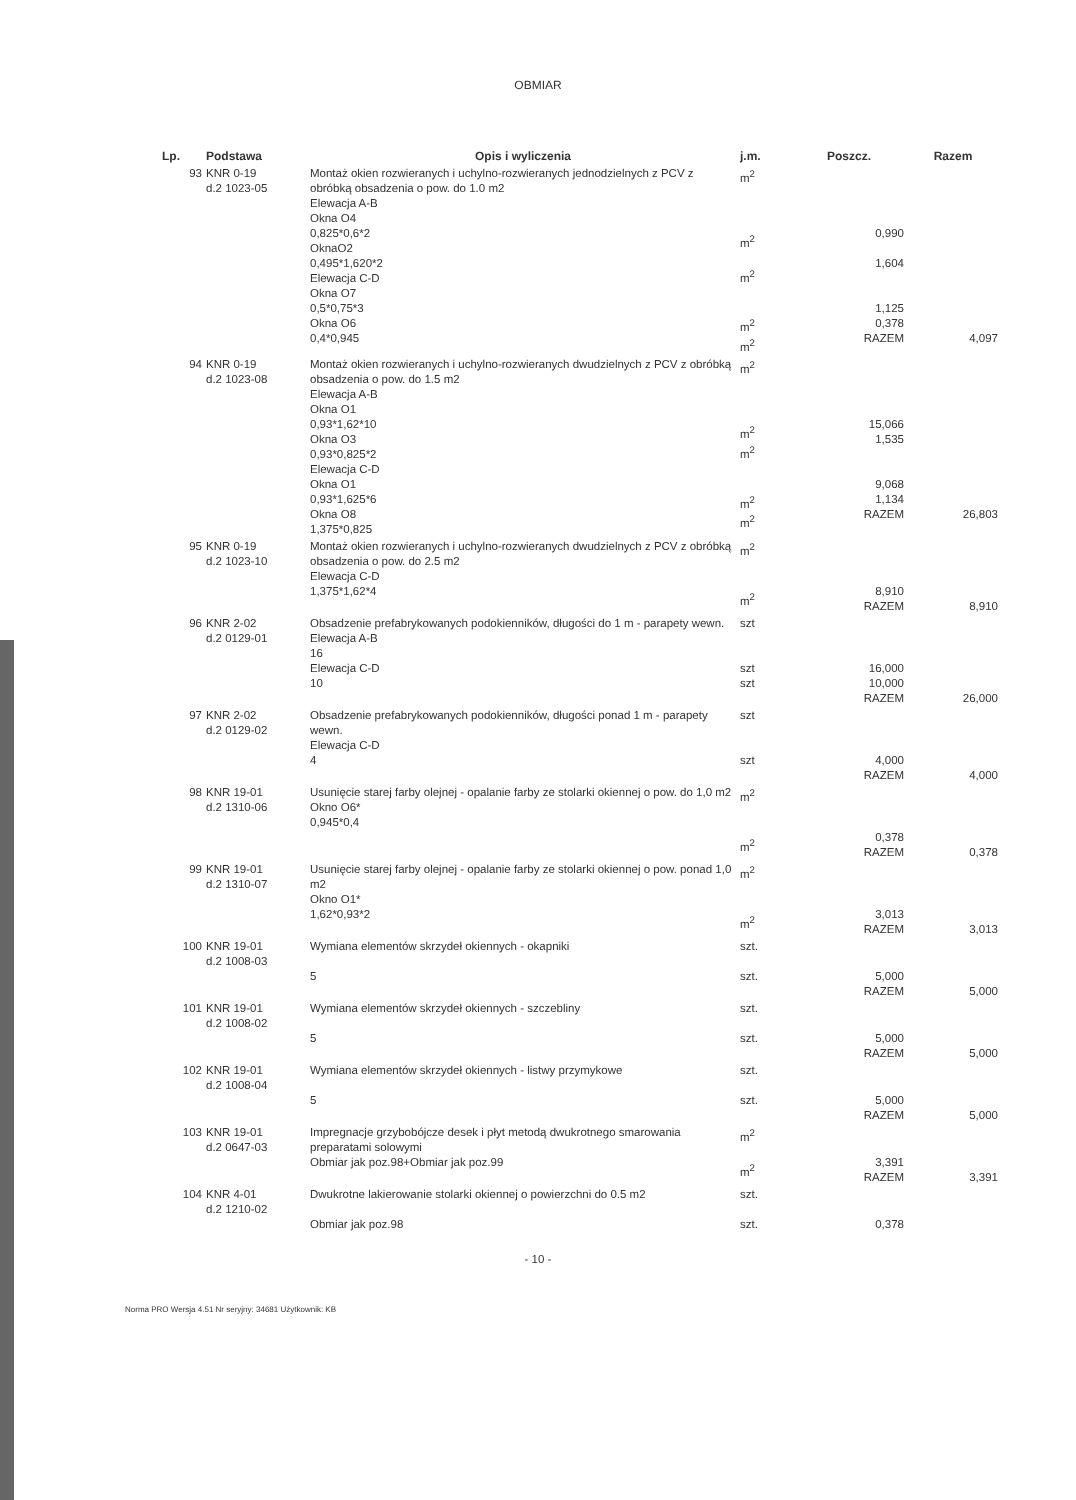OBMIAR
| Lp. | Podstawa | Opis i wyliczenia | j.m. | Poszcz. | Razem |
| --- | --- | --- | --- | --- | --- |
| 93 | KNR 0-19 d.2 1023-05 | Montaż okien rozwieranych i uchylno-rozwieranych jednodzielnych z PCV z obróbką obsadzenia o pow. do 1.0 m2 Elewacja A-B Okna O4 0,825*0,6*2 OknaO2 0,495*1,620*2 Elewacja C-D Okna O7 0,5*0,75*3 Okna O6 0,4*0,945 | m<sup>2</sup> m<sup>2</sup> m<sup>2</sup> m<sup>2</sup> m<sup>2</sup> | 0,990 1,604 1,125 0,378 RAZEM | 4,097 |
| 94 | KNR 0-19 d.2 1023-08 | Montaż okien rozwieranych i uchylno-rozwieranych dwudzielnych z PCV z obróbką obsadzenia o pow. do 1.5 m2 Elewacja A-B Okna O1 0,93*1,62*10 Okna O3 0,93*0,825*2 Elewacja C-D Okna O1 0,93*1,625*6 Okna O8 1,375*0,825 | m<sup>2</sup> m<sup>2</sup> m<sup>2</sup> m<sup>2</sup> m<sup>2</sup> | 15,066 1,535 9,068 1,134 RAZEM | 26,803 |
| 95 | KNR 0-19 d.2 1023-10 | Montaż okien rozwieranych i uchylno-rozwieranych dwudzielnych z PCV z obróbką obsadzenia o pow. do 2.5 m2 Elewacja C-D 1,375*1,62*4 | m<sup>2</sup> m<sup>2</sup> | 8,910 RAZEM | 8,910 |
| 96 | KNR 2-02 d.2 0129-01 | Obsadzenie prefabrykowanych podokienników, długości do 1 m - parapety wewn. Elewacja A-B 16 Elewacja C-D 10 | szt szt szt | 16,000 10,000 RAZEM | 26,000 |
| 97 | KNR 2-02 d.2 0129-02 | Obsadzenie prefabrykowanych podokienników, długości ponad 1 m - parapety wewn. Elewacja C-D 4 | szt szt | 4,000 RAZEM | 4,000 |
| 98 | KNR 19-01 d.2 1310-06 | Usunięcie starej farby olejnej - opalanie farby ze stolarki okiennej o pow. do 1,0 m2 Okno O6* 0,945*0,4 | m<sup>2</sup> m<sup>2</sup> | 0,378 RAZEM | 0,378 |
| 99 | KNR 19-01 d.2 1310-07 | Usunięcie starej farby olejnej - opalanie farby ze stolarki okiennej o pow. ponad 1,0 m2 Okno O1* 1,62*0,93*2 | m<sup>2</sup> m<sup>2</sup> | 3,013 RAZEM | 3,013 |
| 100 | KNR 19-01 d.2 1008-03 | Wymiana elementów skrzydeł okiennych - okapniki 5 | szt. szt. | 5,000 RAZEM | 5,000 |
| 101 | KNR 19-01 d.2 1008-02 | Wymiana elementów skrzydeł okiennych - szczebliny 5 | szt. szt. | 5,000 RAZEM | 5,000 |
| 102 | KNR 19-01 d.2 1008-04 | Wymiana elementów skrzydeł okiennych - listwy przymykowe 5 | szt. szt. | 5,000 RAZEM | 5,000 |
| 103 | KNR 19-01 d.2 0647-03 | Impregnacje grzybobójcze desek i płyt metodą dwukrotnego smarowania preparatami solowymi Obmiar jak poz.98+Obmiar jak poz.99 | m<sup>2</sup> m<sup>2</sup> | 3,391 RAZEM | 3,391 |
| 104 | KNR 4-01 d.2 1210-02 | Dwukrotne lakierowanie stolarki okiennej o powierzchni do 0.5 m2 Obmiar jak poz.98 | szt. szt. | 0,378 | |
- 10 -
Norma PRO Wersja 4.51 Nr seryjny: 34681 Użytkownik: KB